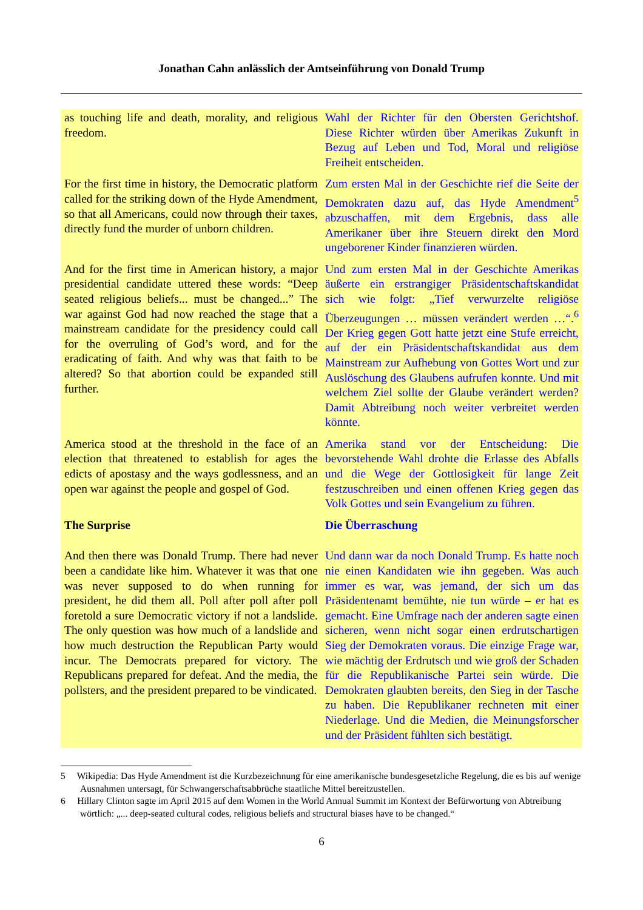Jonathan Cahn anlässlich der Amtseinführung von Donald Trump
| as touching life and death, morality, and religious freedom. | Wahl der Richter für den Obersten Gerichtshof. Diese Richter würden über Amerikas Zukunft in Bezug auf Leben und Tod, Moral und religiöse Freiheit entscheiden. |
| For the first time in history, the Democratic platform called for the striking down of the Hyde Amendment, so that all Americans, could now through their taxes, directly fund the murder of unborn children. | Zum ersten Mal in der Geschichte rief die Seite der Demokraten dazu auf, das Hyde Amendment<sup>5</sup> abzuschaffen, mit dem Ergebnis, dass alle Amerikaner über ihre Steuern direkt den Mord ungeborener Kinder finanzieren würden. |
| And for the first time in American history, a major presidential candidate uttered these words: “Deep seated religious beliefs... must be changed...” The war against God had now reached the stage that a mainstream candidate for the presidency could call for the overruling of God’s word, and for the eradicating of faith. And why was that faith to be altered? So that abortion could be expanded still further. | Und zum ersten Mal in der Geschichte Amerikas äußerte ein erstrangiger Präsidentschaftskandidat sich wie folgt: „Tief verwurzelte religiöse Überzeugungen … müssen verändert werden …“.<sup>6</sup> Der Krieg gegen Gott hatte jetzt eine Stufe erreicht, auf der ein Präsidentschaftskandidat aus dem Mainstream zur Aufhebung von Gottes Wort und zur Auslöschung des Glaubens aufrufen konnte. Und mit welchem Ziel sollte der Glaube verändert werden? Damit Abtreibung noch weiter verbreitet werden könnte. |
| America stood at the threshold in the face of an election that threatened to establish for ages the edicts of apostasy and the ways godlessness, and an open war against the people and gospel of God. | Amerika stand vor der Entscheidung: Die bevorstehende Wahl drohte die Erlasse des Abfalls und die Wege der Gottlosigkeit für lange Zeit festzuschreiben und einen offenen Krieg gegen das Volk Gottes und sein Evangelium zu führen. |
| The Surprise | Die Überraschung |
| And then there was Donald Trump. There had never been a candidate like him. Whatever it was that one was never supposed to do when running for president, he did them all. Poll after poll after poll foretold a sure Democratic victory if not a landslide. The only question was how much of a landslide and how much destruction the Republican Party would incur. The Democrats prepared for victory. The Republicans prepared for defeat. And the media, the pollsters, and the president prepared to be vindicated. | Und dann war da noch Donald Trump. Es hatte noch nie einen Kandidaten wie ihn gegeben. Was auch immer es war, was jemand, der sich um das Präsidentenamt bemühte, nie tun würde – er hat es gemacht. Eine Umfrage nach der anderen sagte einen sicheren, wenn nicht sogar einen erdrutschartigen Sieg der Demokraten voraus. Die einzige Frage war, wie mächtig der Erdrutsch und wie groß der Schaden für die Republikanische Partei sein würde. Die Demokraten glaubten bereits, den Sieg in der Tasche zu haben. Die Republikaner rechneten mit einer Niederlage. Und die Medien, die Meinungsforscher und der Präsident fühlten sich bestätigt. |
5 Wikipedia: Das Hyde Amendment ist die Kurzbezeichnung für eine amerikanische bundesgesetzliche Regelung, die es bis auf wenige Ausnahmen untersagt, für Schwangerschaftsabbrüche staatliche Mittel bereitzustellen.
6 Hillary Clinton sagte im April 2015 auf dem Women in the World Annual Summit im Kontext der Befürwortung von Abtreibung wörtlich: „... deep-seated cultural codes, religious beliefs and structural biases have to be changed.“
6